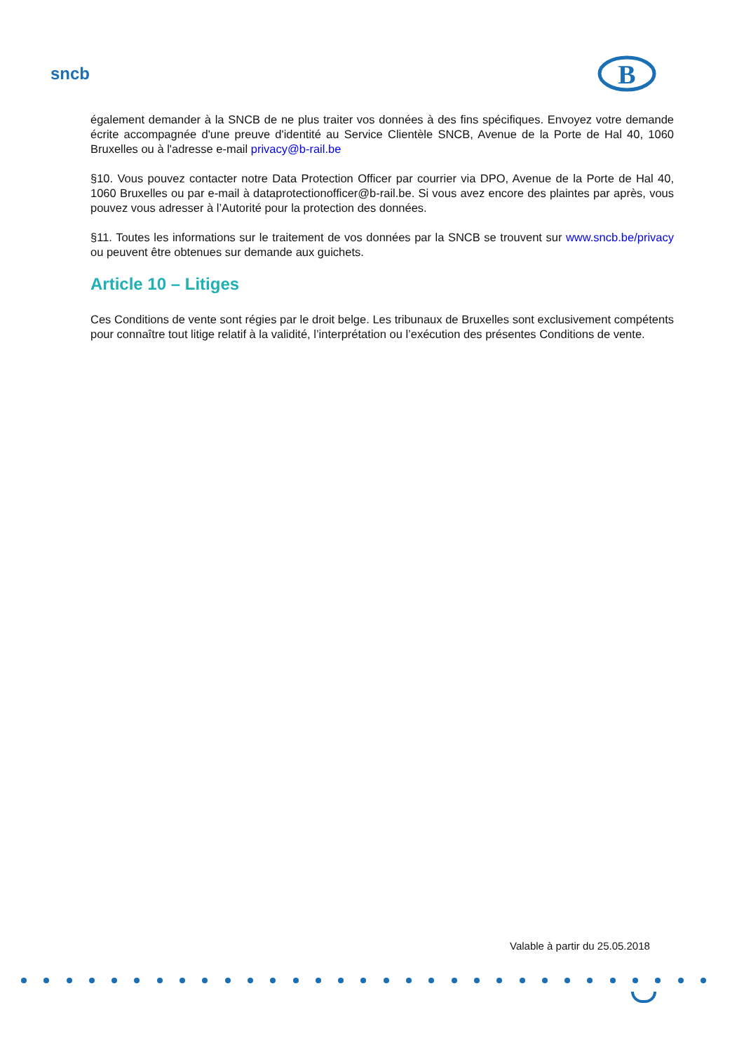sncb
B
également demander à la SNCB de ne plus traiter vos données à des fins spécifiques. Envoyez votre demande écrite accompagnée d'une preuve d'identité au Service Clientèle SNCB, Avenue de la Porte de Hal 40, 1060 Bruxelles ou à l'adresse e-mail privacy@b-rail.be
§10. Vous pouvez contacter notre Data Protection Officer par courrier via DPO, Avenue de la Porte de Hal 40, 1060 Bruxelles ou par e-mail à dataprotectionofficer@b-rail.be. Si vous avez encore des plaintes par après, vous pouvez vous adresser à l’Autorité pour la protection des données.
§11. Toutes les informations sur le traitement de vos données par la SNCB se trouvent sur www.sncb.be/privacy ou peuvent être obtenues sur demande aux guichets.
Article 10 – Litiges
Ces Conditions de vente sont régies par le droit belge. Les tribunaux de Bruxelles sont exclusivement compétents pour connaître tout litige relatif à la validité, l’interprétation ou l’exécution des présentes Conditions de vente.
Valable à partir du 25.05.2018